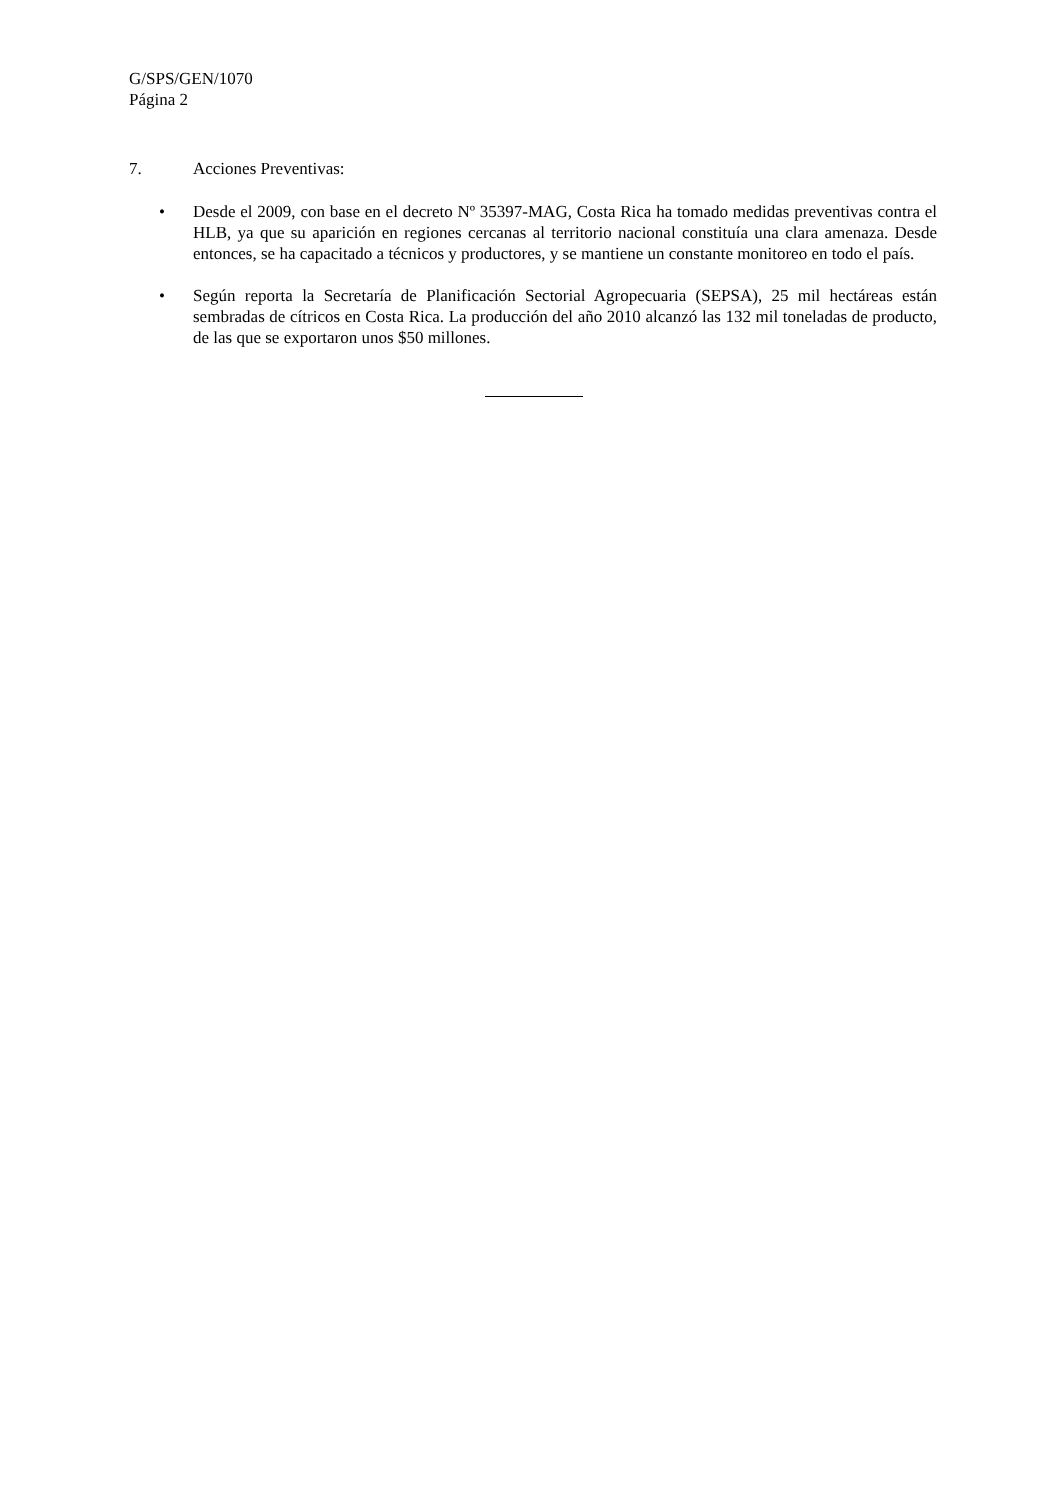G/SPS/GEN/1070
Página 2
7. Acciones Preventivas:
• Desde el 2009, con base en el decreto Nº 35397-MAG, Costa Rica ha tomado medidas preventivas contra el HLB, ya que su aparición en regiones cercanas al territorio nacional constituía una clara amenaza. Desde entonces, se ha capacitado a técnicos y productores, y se mantiene un constante monitoreo en todo el país.
• Según reporta la Secretaría de Planificación Sectorial Agropecuaria (SEPSA), 25 mil hectáreas están sembradas de cítricos en Costa Rica. La producción del año 2010 alcanzó las 132 mil toneladas de producto, de las que se exportaron unos $50 millones.